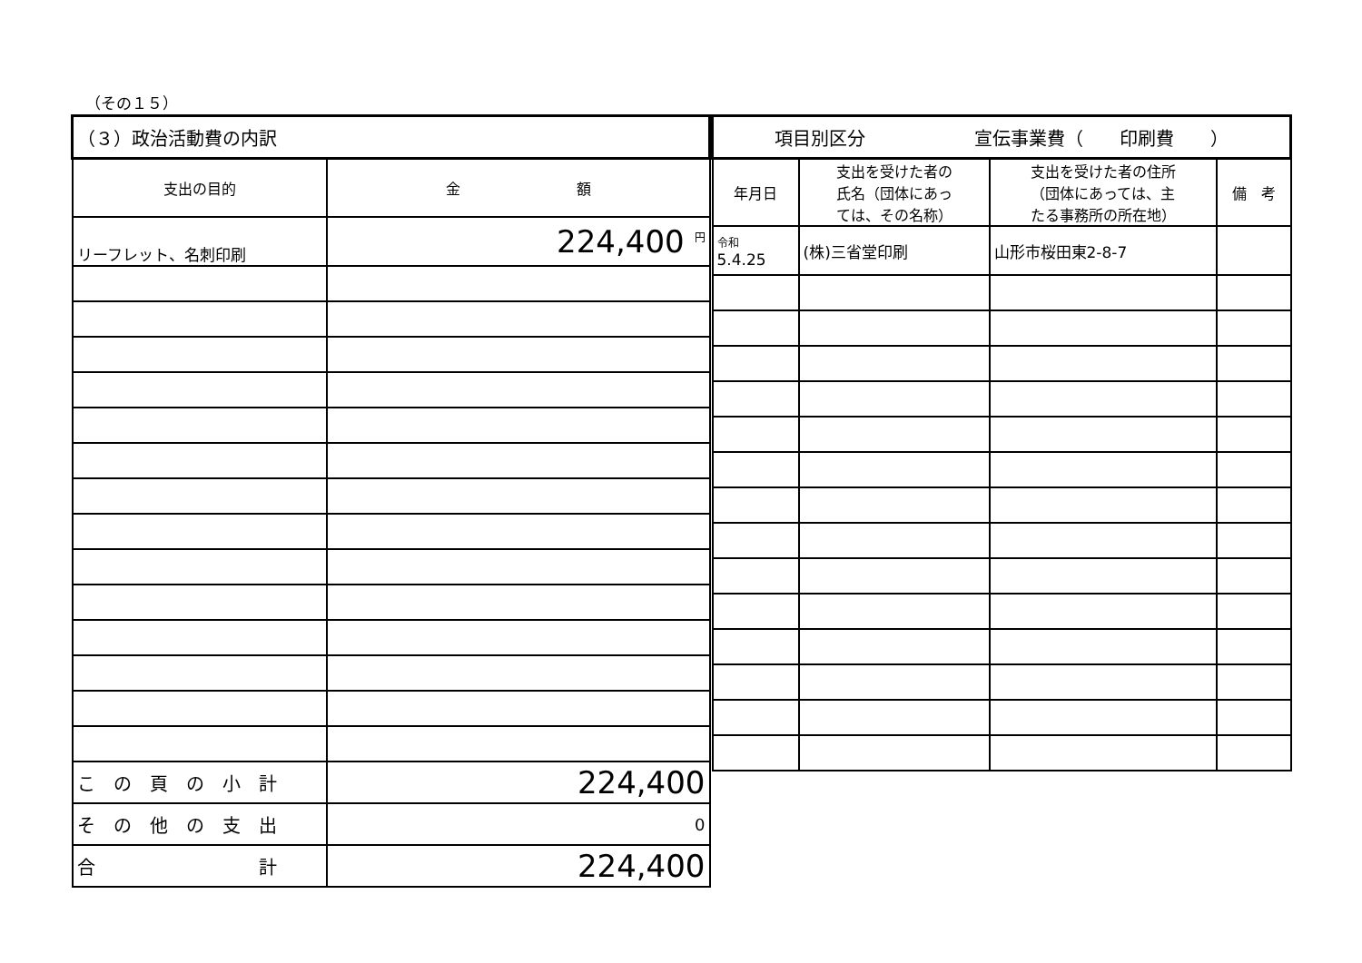（その１５）
| （３）政治活動費の内訳 | |
| --- | --- |
| 支出の目的 | 金 額 |
| リーフレット、名刺印刷 | 224,400 <sup>円</sup> |
| こ の 頁 の 小 計 | 224,400 |
| そ の 他 の 支 出 | 0 |
| 合 計 | 224,400 |
| 項目別区分 宣伝事業費（ 印刷費 ） | | | |
| --- | --- | --- | --- |
| 年月日 | 支出を受けた者の 氏名（団体にあっ ては、その名称） | 支出を受けた者の住所 （団体にあっては、主 たる事務所の所在地） | 備 考 |
| 令和 5.4.25 | (株)三省堂印刷 | 山形市桜田東2-8-7 | |